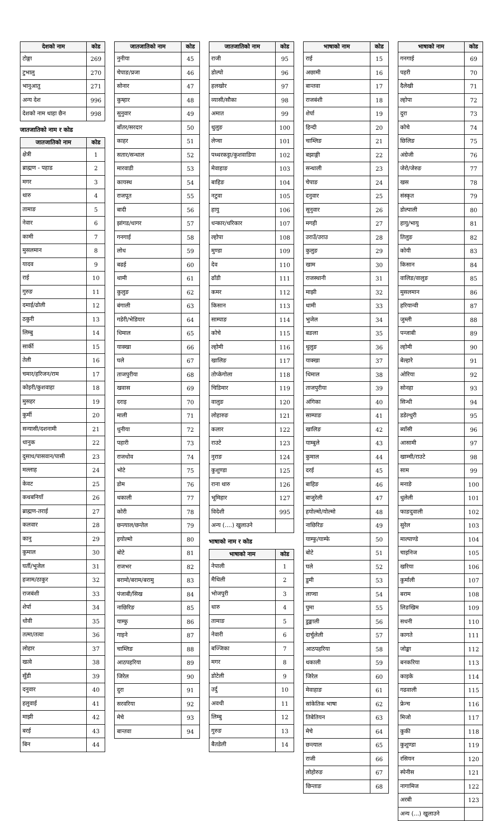| देशको नाम | कोड |
| --- | --- |
| टोङ्गा | 269 |
| टुभालु | 270 |
| भानुआतु | 271 |
| अन्य देश | 996 |
| देशको नाम थाहा छैन | 998 |
जातजातिको नाम र कोड
| जातजातिको नाम | कोड |
| --- | --- |
| क्षेत्री | 1 |
| ब्राह्मण - पहाड | 2 |
| मगर | 3 |
| थारु | 4 |
| तामाङ | 5 |
| नेवार | 6 |
| कामी | 7 |
| मुसलमान | 8 |
| यादव | 9 |
| राई | 10 |
| गुरुङ | 11 |
| दमाई/ढोली | 12 |
| ठकुरी | 13 |
| लिम्बु | 14 |
| सार्की | 15 |
| तेली | 16 |
| चमार/हरिजन/राम | 17 |
| कोइरी/कुशवाहा | 18 |
| मुसहर | 19 |
| कुर्मी | 20 |
| सन्यासी/दशनामी | 21 |
| धानुक | 22 |
| दुसाध/पासवान/पासी | 23 |
| मल्लाह | 24 |
| केवट | 25 |
| कथबनियाँ | 26 |
| ब्राह्मण-तराई | 27 |
| कलवार | 28 |
| कानु | 29 |
| कुमाल | 30 |
| घर्ती/भूजेल | 31 |
| हजाम/ठाकुर | 32 |
| राजबंशी | 33 |
| शेर्पा | 34 |
| धोवी | 35 |
| तत्मा/तत्वा | 36 |
| लोहार | 37 |
| खत्वे | 38 |
| सुँडी | 39 |
| दनुवार | 40 |
| हलुवाई | 41 |
| माझी | 42 |
| बरई | 43 |
| बिन | 44 |
| जातजातिको नाम | कोड |
| --- | --- |
| नुनीया | 45 |
| चेपाङ/प्रजा | 46 |
| सोनार | 47 |
| कुम्हार | 48 |
| सुनुवार | 49 |
| बाँतर/सरदार | 50 |
| काहर | 51 |
| सतार/सन्थाल | 52 |
| मारवाडी | 53 |
| कायस्थ | 54 |
| राजपूत | 55 |
| बादी | 56 |
| झांगड/धागर | 57 |
| गनगाई | 58 |
| लोध | 59 |
| बढई | 60 |
| थामी | 61 |
| कुलुङ | 62 |
| बंगाली | 63 |
| गडेरी/भेडियार | 64 |
| धिमाल | 65 |
| याक्खा | 66 |
| घले | 67 |
| ताजपुरीया | 68 |
| खवास | 69 |
| दराइ | 70 |
| माली | 71 |
| धुनीया | 72 |
| पहारी | 73 |
| राजधोव | 74 |
| भोटे | 75 |
| डोम | 76 |
| थकाली | 77 |
| कोरी | 78 |
| छन्त्याल/छन्तेल | 79 |
| हयोल्मो | 80 |
| बोटे | 81 |
| राजभर | 82 |
| बरामो/बराम/बरामु | 83 |
| पंजाबी/सिख | 84 |
| नाछिरिङ | 85 |
| याम्फु | 86 |
| गाइने | 87 |
| चाम्लिङ | 88 |
| आठपहरिया | 89 |
| जिरेल | 90 |
| दुरा | 91 |
| सरवरिया | 92 |
| मेचे | 93 |
| बान्तवा | 94 |
| जातजातिको नाम | कोड |
| --- | --- |
| राजी | 95 |
| डोल्पो | 96 |
| हलखोर | 97 |
| व्यासी/सौका | 98 |
| अमात | 99 |
| थुलुङ | 100 |
| लेप्चा | 101 |
| पथ्थरकट्टा/कुशवाडिया | 102 |
| मेवाहाङ | 103 |
| बाहिङ | 104 |
| नटुवा | 105 |
| हायु | 106 |
| धन्कार/धरिकार | 107 |
| ल्होपा | 108 |
| मुण्डा | 109 |
| देव | 110 |
| ढाँडी | 111 |
| कमर | 112 |
| किसान | 113 |
| साम्पाङ | 114 |
| कोचे | 115 |
| ल्होमी | 116 |
| खालिङ | 117 |
| तोप्केगोला | 118 |
| चिडिमार | 119 |
| वालुङ | 120 |
| लोहारुङ | 121 |
| कलार | 122 |
| राउटे | 123 |
| नुराङ | 124 |
| कुशुण्डा | 125 |
| राना थारु | 126 |
| भूमिहार | 127 |
| विदेशी | 995 |
| अन्य (....) खुलाउने | |
भाषाको नाम र कोड
| भाषाको नाम | कोड |
| --- | --- |
| नेपाली | 1 |
| मैथिली | 2 |
| भोजपुरी | 3 |
| थारु | 4 |
| तामाङ | 5 |
| नेवारी | 6 |
| बज्जिका | 7 |
| मगर | 8 |
| डोटेली | 9 |
| उर्दु | 10 |
| अवधी | 11 |
| लिम्बु | 12 |
| गुरुङ | 13 |
| बैतडेली | 14 |
| भाषाको नाम | कोड |
| --- | --- |
| राई | 15 |
| अछामी | 16 |
| बान्तवा | 17 |
| राजबंशी | 18 |
| शेर्पा | 19 |
| हिन्दी | 20 |
| चाम्लिङ | 21 |
| बझाङ्गी | 22 |
| सन्थाली | 23 |
| चेपाङ | 24 |
| दनुवार | 25 |
| सुनुवार | 26 |
| मगही | 27 |
| उराउँ/उराउ | 28 |
| कुलुङ | 29 |
| खाम | 30 |
| राजस्थानी | 31 |
| माझी | 32 |
| थामी | 33 |
| भुजेल | 34 |
| बङला | 35 |
| थुलुङ | 36 |
| याक्खा | 37 |
| धिमाल | 38 |
| ताजपुरीया | 39 |
| अंगिका | 40 |
| साम्पाङ | 41 |
| खालिङ | 42 |
| याम्बुले | 43 |
| कुमाल | 44 |
| दरई | 45 |
| बाहिङ | 46 |
| बाजुरेली | 47 |
| हयोल्मो/योल्मो | 48 |
| नाछिरिङ | 49 |
| याम्फु/याम्फे | 50 |
| बोटे | 51 |
| घले | 52 |
| डुमी | 53 |
| लाप्चा | 54 |
| पुमा | 55 |
| डुङ्माली | 56 |
| दार्चुलेली | 57 |
| आठपहरिया | 58 |
| थकाली | 59 |
| जिरेल | 60 |
| मेवाहाङ | 61 |
| सांकेतिक भाषा | 62 |
| तिबेतियन | 63 |
| मेचे | 64 |
| छन्त्याल | 65 |
| राजी | 66 |
| लोहोरुङ | 67 |
| छिन्ताङ | 68 |
| भाषाको नाम | कोड |
| --- | --- |
| गनगाई | 69 |
| पहरी | 70 |
| दैलेखी | 71 |
| ल्होपा | 72 |
| दुरा | 73 |
| कोचे | 74 |
| छिलिङ | 75 |
| अंग्रेजी | 76 |
| जेरो/जेरुङ | 77 |
| खस | 78 |
| संस्कृत | 79 |
| डोल्पाली | 80 |
| हायु/भायु | 81 |
| तिलुङ | 82 |
| कोयी | 83 |
| किसान | 84 |
| वालिङ/वालुङ | 85 |
| मुसलमान | 86 |
| हरियान्वी | 87 |
| जुम्ली | 88 |
| पन्जाबी | 89 |
| ल्होमी | 90 |
| बेल्हारे | 91 |
| ओरिया | 92 |
| सोनहा | 93 |
| सिन्धी | 94 |
| डडेल्धुरी | 95 |
| ब्याँसी | 96 |
| आसामी | 97 |
| खाम्ची/राउटे | 98 |
| साम | 99 |
| मनाङे | 100 |
| धुलेली | 101 |
| फाङदुवाली | 102 |
| सुरेल | 103 |
| माल्पाण्डे | 104 |
| चाइनिज | 105 |
| खरिया | 106 |
| कुर्माली | 107 |
| बराम | 108 |
| लिङखिम | 109 |
| सधनी | 110 |
| कागते | 111 |
| जोङ्खा | 112 |
| बनकरिया | 113 |
| काइके | 114 |
| गढवाली | 115 |
| फ्रेन्च | 116 |
| मिजो | 117 |
| कुकी | 118 |
| कुशुण्डा | 119 |
| रसियन | 120 |
| स्पेनीस | 121 |
| नागामिज | 122 |
| अरबी | 123 |
| अन्य (...) खुलाउने | |